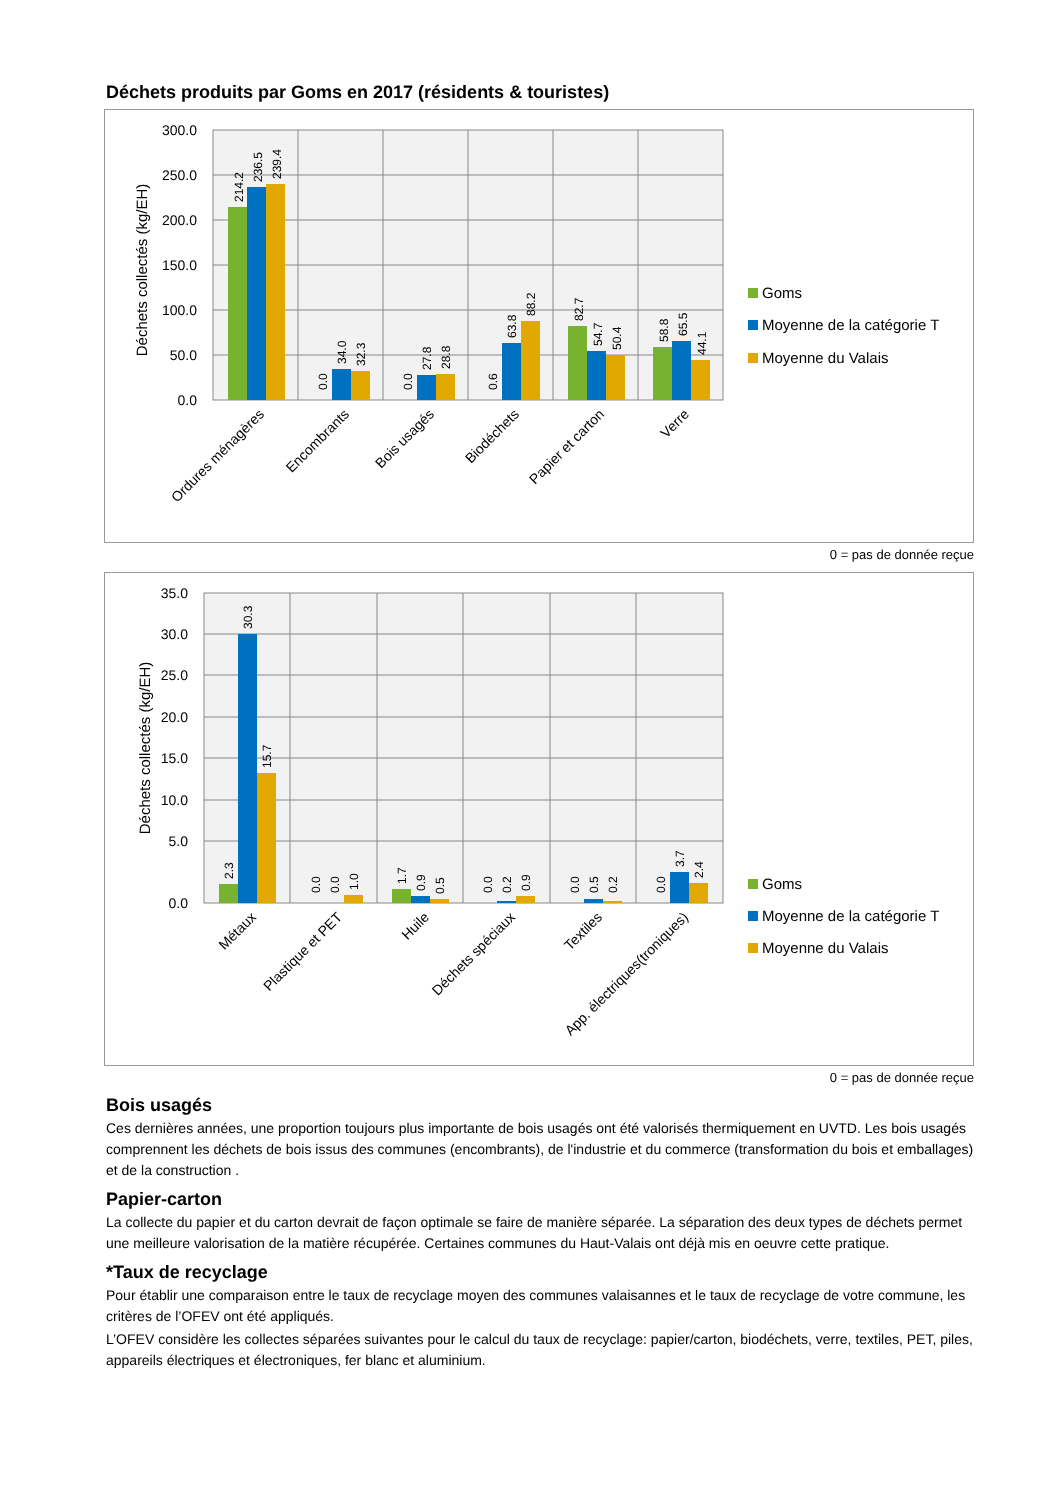Déchets produits par Goms en 2017 (résidents & touristes)
300.0
250.0
200.0
150.0
100.0
50.0
0.0
Déchets collectés (kg/EH)
214.2
236.5
239.4
0.0
34.0
32.3
0.0
27.8
28.8
0.6
63.8
88.2
82.7
54.7
50.4
58.8
65.5
44.1
Ordures ménagères
Encombrants
Bois usagés
Biodéchets
Papier et carton
Verre
Goms
Moyenne de la catégorie T
Moyenne du Valais
0 = pas de donnée reçue
35.0
30.0
25.0
20.0
15.0
10.0
5.0
0.0
Déchets collectés (kg/EH)
2.3
30.3
15.7
0.0
0.0
1.0
1.7
0.9
0.5
0.0
0.2
0.9
0.0
0.5
0.2
0.0
3.7
2.4
Métaux
Plastique et PET
Huile
Déchets spéciaux
Textiles
App. électriques(troniques)
Goms
Moyenne de la catégorie T
Moyenne du Valais
0 = pas de donnée reçue
Bois usagés
Ces dernières années, une proportion toujours plus importante de bois usagés ont été valorisés thermiquement en UVTD. Les bois usagés comprennent les déchets de bois issus des communes (encombrants), de l'industrie et du commerce (transformation du bois et emballages) et de la construction .
Papier-carton
La collecte du papier et du carton devrait de façon optimale se faire de manière séparée. La séparation des deux types de déchets permet une meilleure valorisation de la matière récupérée. Certaines communes du Haut-Valais ont déjà mis en oeuvre cette pratique.
*Taux de recyclage
Pour établir une comparaison entre le taux de recyclage moyen des communes valaisannes et le taux de recyclage de votre commune, les critères de l’OFEV ont été appliqués.
L’OFEV considère les collectes séparées suivantes pour le calcul du taux de recyclage: papier/carton, biodéchets, verre, textiles, PET, piles, appareils électriques et électroniques, fer blanc et aluminium.